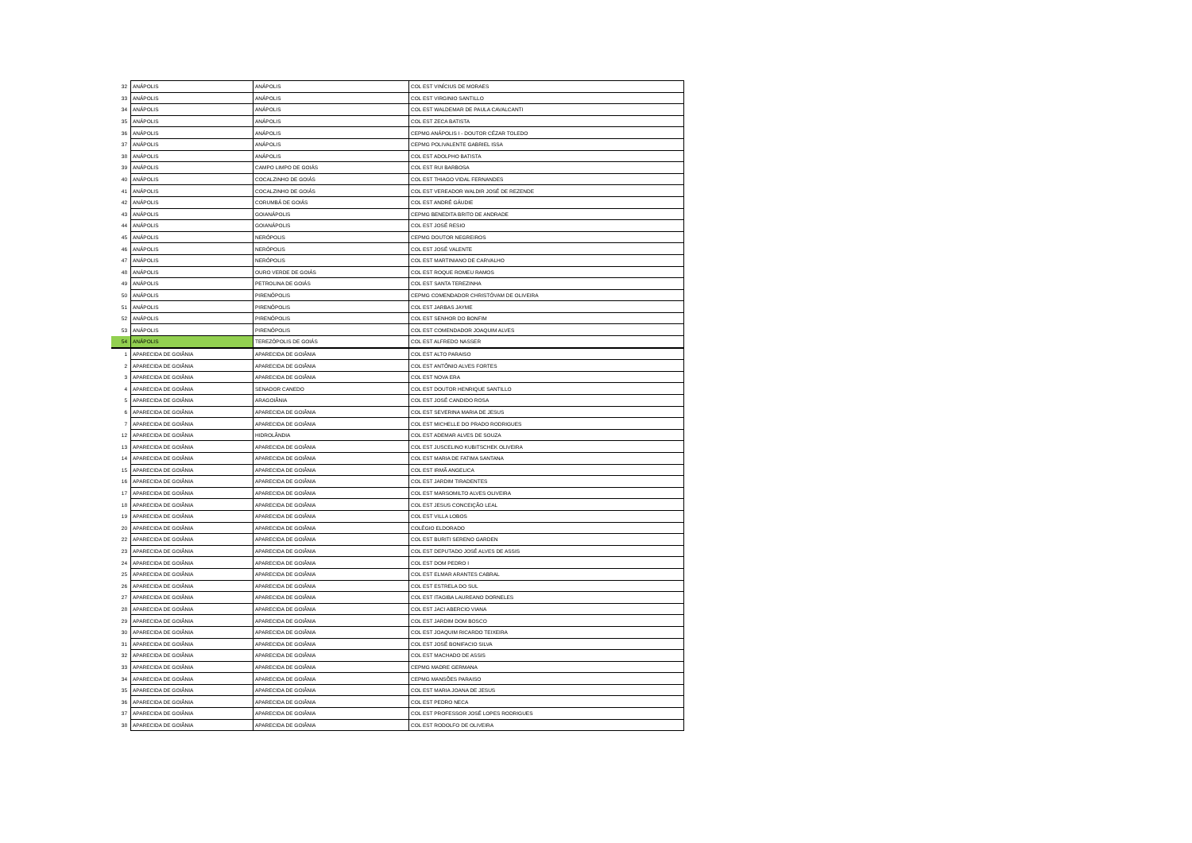| 32 | ANÁPOLIS | ANÁPOLIS | COL EST VINÍCIUS DE MORAES |
| 33 | ANÁPOLIS | ANÁPOLIS | COL EST VIRGINIO SANTILLO |
| 34 | ANÁPOLIS | ANÁPOLIS | COL EST WALDEMAR DE PAULA CAVALCANTI |
| 35 | ANÁPOLIS | ANÁPOLIS | COL EST ZECA BATISTA |
| 36 | ANÁPOLIS | ANÁPOLIS | CEPMG ANÁPOLIS I - DOUTOR CÉZAR TOLEDO |
| 37 | ANÁPOLIS | ANÁPOLIS | CEPMG POLIVALENTE GABRIEL ISSA |
| 38 | ANÁPOLIS | ANÁPOLIS | COL EST ADOLPHO BATISTA |
| 39 | ANÁPOLIS | CAMPO LIMPO DE GOIÁS | COL EST RUI BARBOSA |
| 40 | ANÁPOLIS | COCALZINHO DE GOIÁS | COL EST THIAGO VIDAL FERNANDES |
| 41 | ANÁPOLIS | COCALZINHO DE GOIÁS | COL EST VEREADOR WALDIR JOSÉ DE REZENDE |
| 42 | ANÁPOLIS | CORUMBÁ DE GOIÁS | COL EST ANDRÉ GÁUDIE |
| 43 | ANÁPOLIS | GOIANÁPOLIS | CEPMG BENEDITA BRITO DE ANDRADE |
| 44 | ANÁPOLIS | GOIANÁPOLIS | COL EST JOSÉ RESIO |
| 45 | ANÁPOLIS | NERÓPOLIS | CEPMG DOUTOR NEGREIROS |
| 46 | ANÁPOLIS | NERÓPOLIS | COL EST JOSÉ VALENTE |
| 47 | ANÁPOLIS | NERÓPOLIS | COL EST MARTINIANO DE CARVALHO |
| 48 | ANÁPOLIS | OURO VERDE DE GOIÁS | COL EST ROQUE ROMEU RAMOS |
| 49 | ANÁPOLIS | PETROLINA DE GOIÁS | COL EST SANTA TEREZINHA |
| 50 | ANÁPOLIS | PIRENÓPOLIS | CEPMG COMENDADOR CHRISTÓVAM DE OLIVEIRA |
| 51 | ANÁPOLIS | PIRENÓPOLIS | COL EST JARBAS JAYME |
| 52 | ANÁPOLIS | PIRENÓPOLIS | COL EST SENHOR DO BONFIM |
| 53 | ANÁPOLIS | PIRENÓPOLIS | COL EST COMENDADOR JOAQUIM ALVES |
| 54 | ANÁPOLIS | TEREZÓPOLIS DE GOIÁS | COL EST ALFREDO NASSER |
| 1 | APARECIDA DE GOIÂNIA | APARECIDA DE GOIÂNIA | COL EST ALTO PARAISO |
| 2 | APARECIDA DE GOIÂNIA | APARECIDA DE GOIÂNIA | COL EST ANTÔNIO ALVES FORTES |
| 3 | APARECIDA DE GOIÂNIA | APARECIDA DE GOIÂNIA | COL EST NOVA ERA |
| 4 | APARECIDA DE GOIÂNIA | SENADOR CANEDO | COL EST DOUTOR HENRIQUE SANTILLO |
| 5 | APARECIDA DE GOIÂNIA | ARAGOIÂNIA | COL EST JOSÉ CANDIDO ROSA |
| 6 | APARECIDA DE GOIÂNIA | APARECIDA DE GOIÂNIA | COL EST SEVERINA MARIA DE JESUS |
| 7 | APARECIDA DE GOIÂNIA | APARECIDA DE GOIÂNIA | COL EST MICHELLE DO PRADO RODRIGUES |
| 12 | APARECIDA DE GOIÂNIA | HIDROLÂNDIA | COL EST ADEMAR ALVES DE SOUZA |
| 13 | APARECIDA DE GOIÂNIA | APARECIDA DE GOIÂNIA | COL EST JUSCELINO KUBITSCHEK OLIVEIRA |
| 14 | APARECIDA DE GOIÂNIA | APARECIDA DE GOIÂNIA | COL EST MARIA DE FATIMA SANTANA |
| 15 | APARECIDA DE GOIÂNIA | APARECIDA DE GOIÂNIA | COL EST IRMÃ ANGELICA |
| 16 | APARECIDA DE GOIÂNIA | APARECIDA DE GOIÂNIA | COL EST JARDIM TIRADENTES |
| 17 | APARECIDA DE GOIÂNIA | APARECIDA DE GOIÂNIA | COL EST MARSOMILTO ALVES OLIVEIRA |
| 18 | APARECIDA DE GOIÂNIA | APARECIDA DE GOIÂNIA | COL EST JESUS CONCEIÇÃO LEAL |
| 19 | APARECIDA DE GOIÂNIA | APARECIDA DE GOIÂNIA | COL EST VILLA LOBOS |
| 20 | APARECIDA DE GOIÂNIA | APARECIDA DE GOIÂNIA | COLÉGIO ELDORADO |
| 22 | APARECIDA DE GOIÂNIA | APARECIDA DE GOIÂNIA | COL EST BURITI SERENO GARDEN |
| 23 | APARECIDA DE GOIÂNIA | APARECIDA DE GOIÂNIA | COL EST DEPUTADO JOSÉ ALVES DE ASSIS |
| 24 | APARECIDA DE GOIÂNIA | APARECIDA DE GOIÂNIA | COL EST DOM PEDRO I |
| 25 | APARECIDA DE GOIÂNIA | APARECIDA DE GOIÂNIA | COL EST ELMAR ARANTES CABRAL |
| 26 | APARECIDA DE GOIÂNIA | APARECIDA DE GOIÂNIA | COL EST ESTRELA DO SUL |
| 27 | APARECIDA DE GOIÂNIA | APARECIDA DE GOIÂNIA | COL EST ITAGIBA LAUREANO DORNELES |
| 28 | APARECIDA DE GOIÂNIA | APARECIDA DE GOIÂNIA | COL EST JACI ABERCIO VIANA |
| 29 | APARECIDA DE GOIÂNIA | APARECIDA DE GOIÂNIA | COL EST JARDIM DOM BOSCO |
| 30 | APARECIDA DE GOIÂNIA | APARECIDA DE GOIÂNIA | COL EST JOAQUIM RICARDO TEIXEIRA |
| 31 | APARECIDA DE GOIÂNIA | APARECIDA DE GOIÂNIA | COL EST JOSÉ BONIFACIO SILVA |
| 32 | APARECIDA DE GOIÂNIA | APARECIDA DE GOIÂNIA | COL EST MACHADO DE ASSIS |
| 33 | APARECIDA DE GOIÂNIA | APARECIDA DE GOIÂNIA | CEPMG MADRE GERMANA |
| 34 | APARECIDA DE GOIÂNIA | APARECIDA DE GOIÂNIA | CEPMG MANSÕES PARAISO |
| 35 | APARECIDA DE GOIÂNIA | APARECIDA DE GOIÂNIA | COL EST MARIA JOANA DE JESUS |
| 36 | APARECIDA DE GOIÂNIA | APARECIDA DE GOIÂNIA | COL EST PEDRO NECA |
| 37 | APARECIDA DE GOIÂNIA | APARECIDA DE GOIÂNIA | COL EST PROFESSOR JOSÉ LOPES RODRIGUES |
| 38 | APARECIDA DE GOIÂNIA | APARECIDA DE GOIÂNIA | COL EST RODOLFO DE OLIVEIRA |